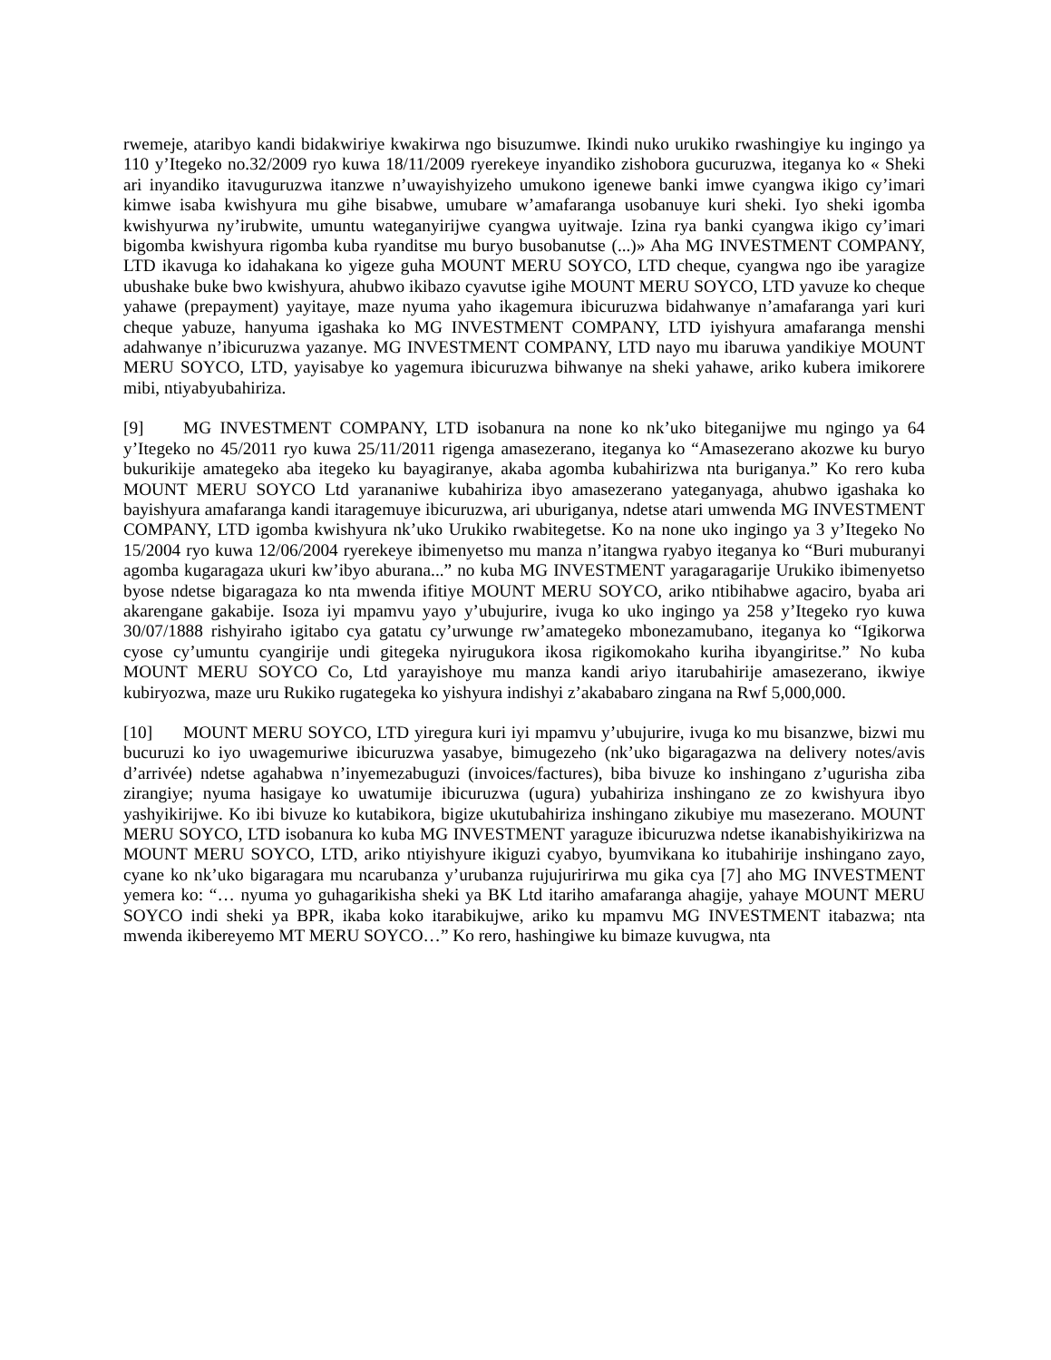rwemeje, ataribyo kandi bidakwiriye kwakirwa ngo bisuzumwe. Ikindi nuko urukiko rwashingiye ku ingingo ya 110 y’Itegeko no.32/2009 ryo kuwa 18/11/2009 ryerekeye inyandiko zishobora gucuruzwa, iteganya ko « Sheki ari inyandiko itavuguruzwa itanzwe n’uwayishyizeho umukono igenewe banki imwe cyangwa ikigo cy’imari kimwe isaba kwishyura mu gihe bisabwe, umubare w’amafaranga usobanuye kuri sheki. Iyo sheki igomba kwishyurwa ny’irubwite, umuntu wateganyirijwe cyangwa uyitwaje. Izina rya banki cyangwa ikigo cy’imari bigomba kwishyura rigomba kuba ryanditse mu buryo busobanutse (...)» Aha MG INVESTMENT COMPANY, LTD ikavuga ko idahakana ko yigeze guha MOUNT MERU SOYCO, LTD cheque, cyangwa ngo ibe yaragize ubushake buke bwo kwishyura, ahubwo ikibazo cyavutse igihe MOUNT MERU SOYCO, LTD yavuze ko cheque yahawe (prepayment) yayitaye, maze nyuma yaho ikagemura ibicuruzwa bidahwanye n’amafaranga yari kuri cheque yabuze, hanyuma igashaka ko MG INVESTMENT COMPANY, LTD iyishyura amafaranga menshi adahwanye n’ibicuruzwa yazanye. MG INVESTMENT COMPANY, LTD nayo mu ibaruwa yandikiye MOUNT MERU SOYCO, LTD, yayisabye ko yagemura ibicuruzwa bihwanye na sheki yahawe, ariko kubera imikorere mibi, ntiyabyubahiriza.
[9] MG INVESTMENT COMPANY, LTD isobanura na none ko nk’uko biteganijwe mu ngingo ya 64 y’Itegeko no 45/2011 ryo kuwa 25/11/2011 rigenga amasezerano, iteganya ko “Amasezerano akozwe ku buryo bukurikije amategeko aba itegeko ku bayagiranye, akaba agomba kubahirizwa nta buriganya.” Ko rero kuba MOUNT MERU SOYCO Ltd yarananiwe kubahiriza ibyo amasezerano yateganyaga, ahubwo igashaka ko bayishyura amafaranga kandi itaragemuye ibicuruzwa, ari uburiganya, ndetse atari umwenda MG INVESTMENT COMPANY, LTD igomba kwishyura nk’uko Urukiko rwabitegetse. Ko na none uko ingingo ya 3 y’Itegeko No 15/2004 ryo kuwa 12/06/2004 ryerekeye ibimenyetso mu manza n’itangwa ryabyo iteganya ko “Buri muburanyi agomba kugaragaza ukuri kw’ibyo aburana...” no kuba MG INVESTMENT yaragaragarije Urukiko ibimenyetso byose ndetse bigaragaza ko nta mwenda ifitiye MOUNT MERU SOYCO, ariko ntibihabwe agaciro, byaba ari akarengane gakabije. Isoza iyi mpamvu yayo y’ubujurire, ivuga ko uko ingingo ya 258 y’Itegeko ryo kuwa 30/07/1888 rishyiraho igitabo cya gatatu cy’urwunge rw’amategeko mbonezamubano, iteganya ko “Igikorwa cyose cy’umuntu cyangirije undi gitegeka nyirugukora ikosa rigikomokaho kuriha ibyangiritse.” No kuba MOUNT MERU SOYCO Co, Ltd yarayishoye mu manza kandi ariyo itarubahirije amasezerano, ikwiye kubiryozwa, maze uru Rukiko rugategeka ko yishyura indishyi z’akababaro zingana na Rwf 5,000,000.
[10] MOUNT MERU SOYCO, LTD yiregura kuri iyi mpamvu y’ubujurire, ivuga ko mu bisanzwe, bizwi mu bucuruzi ko iyo uwagemuriwe ibicuruzwa yasabye, bimugezeho (nk’uko bigaragazwa na delivery notes/avis d’arrivée) ndetse agahabwa n’inyemezabuguzi (invoices/factures), biba bivuze ko inshingano z’ugurisha ziba zirangiye; nyuma hasigaye ko uwatumije ibicuruzwa (ugura) yubahiriza inshingano ze zo kwishyura ibyo yashyikirijwe. Ko ibi bivuze ko kutabikora, bigize ukutubahiriza inshingano zikubiye mu masezerano. MOUNT MERU SOYCO, LTD isobanura ko kuba MG INVESTMENT yaraguze ibicuruzwa ndetse ikanabishyikirizwa na MOUNT MERU SOYCO, LTD, ariko ntiyishyure ikiguzi cyabyo, byumvikana ko itubahirije inshingano zayo, cyane ko nk’uko bigaragara mu ncarubanza y’urubanza rujujuririrwa mu gika cya [7] aho MG INVESTMENT yemera ko: “… nyuma yo guhagarikisha sheki ya BK Ltd itariho amafaranga ahagije, yahaye MOUNT MERU SOYCO indi sheki ya BPR, ikaba koko itarabikujwe, ariko ku mpamvu MG INVESTMENT itabazwa; nta mwenda ikibereyemo MT MERU SOYCO…” Ko rero, hashingiwe ku bimaze kuvugwa, nta